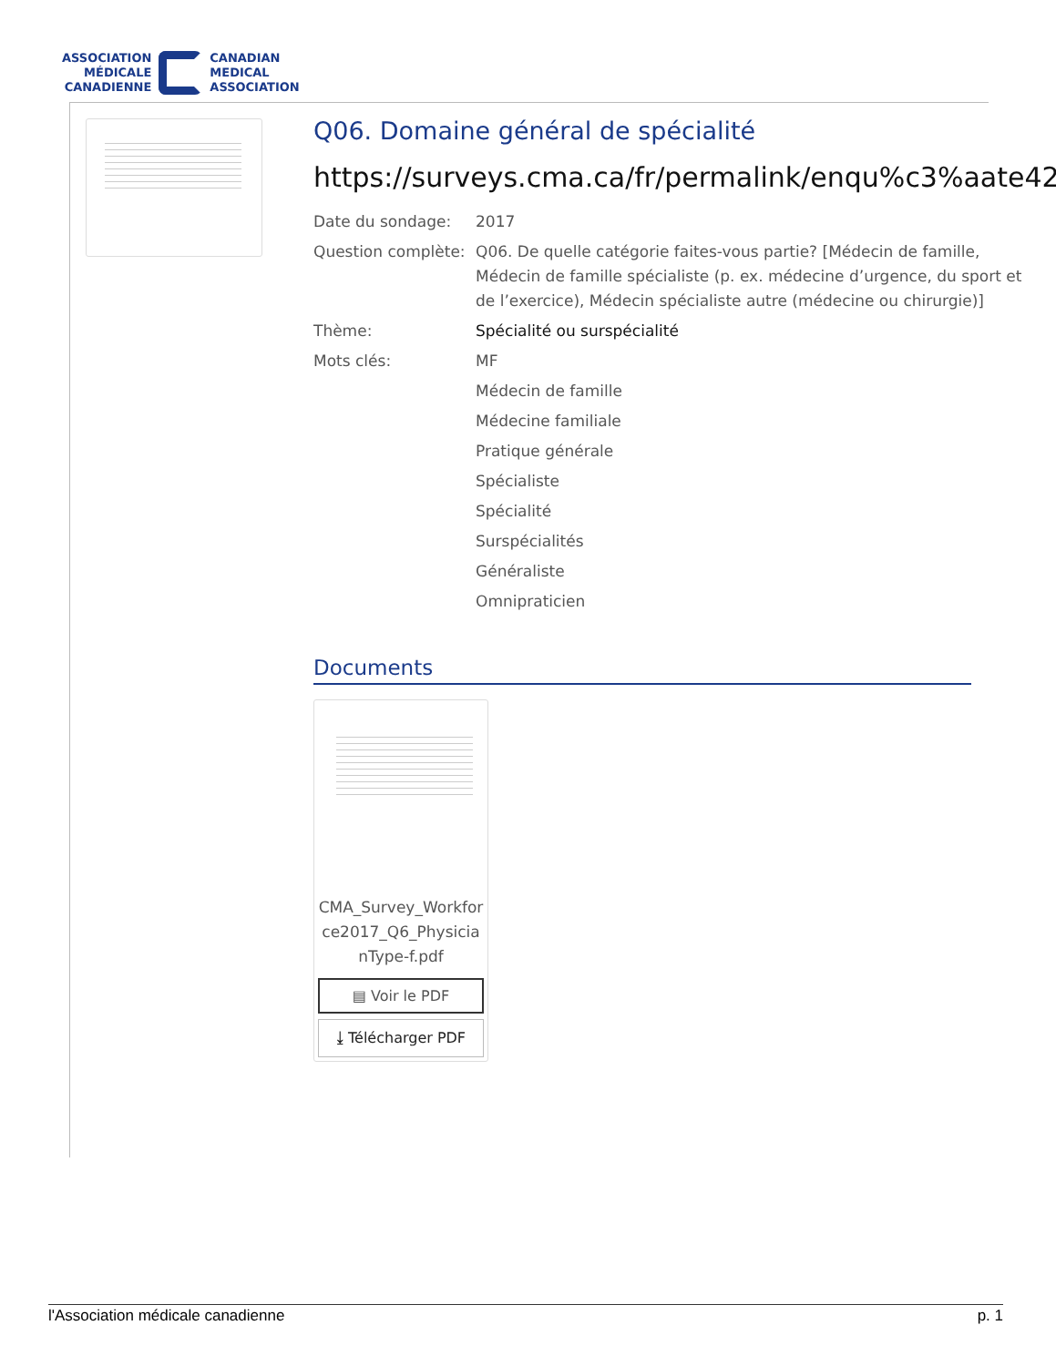ASSOCIATION
MÉDICALE
CANADIENNE
CANADIAN
MEDICAL
ASSOCIATION
Q06. Domaine général de spécialité
https://surveys.cma.ca/fr/permalink/enqu%c3%aate42
Date du sondage: 2017
Question complète:
Q06. De quelle catégorie faites-vous partie? [Médecin de famille, Médecin de famille spécialiste (p. ex. médecine d’urgence, du sport et de l’exercice), Médecin spécialiste autre (médecine ou chirurgie)]
Thème: Spécialité ou surspécialité
Mots clés:
MF
Médecin de famille
Médecine familiale
Pratique générale
Spécialiste
Spécialité
Surspécialités
Généraliste
Omnipraticien
Documents
CMA_Survey_Workforce2017_Q6_PhysicianType-f.pdf
▤ Voir le PDF
⤓ Télécharger PDF
l'Association médicale canadienne p. 1